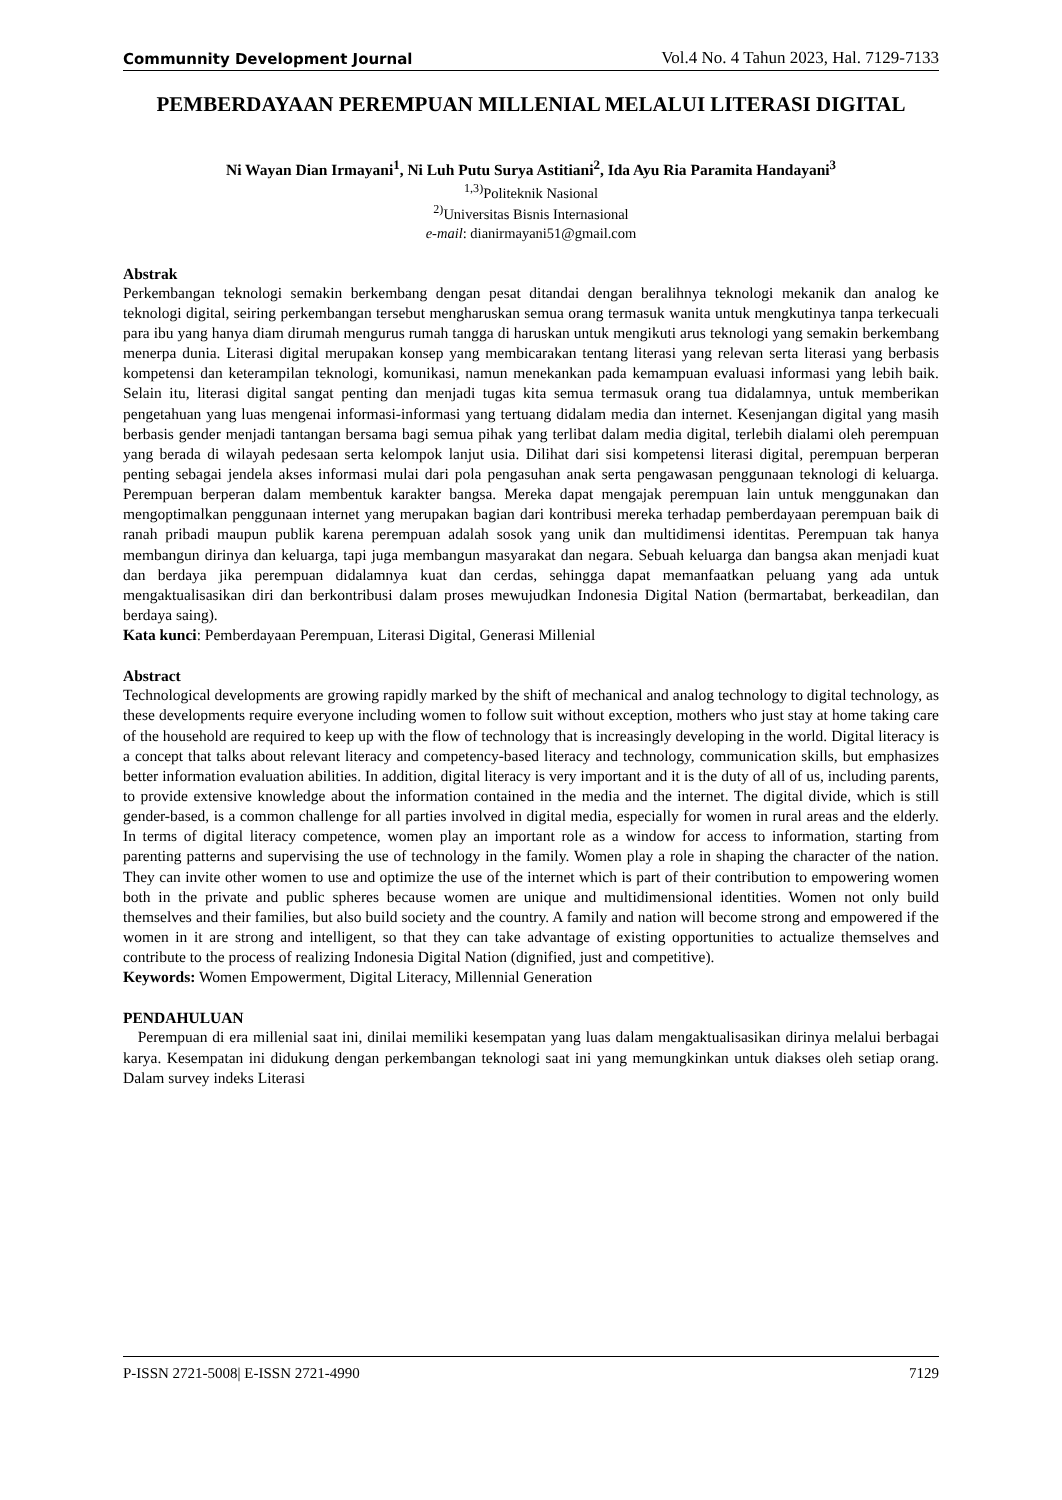Communnity Development Journal Vol.4 No. 4 Tahun 2023, Hal. 7129-7133
PEMBERDAYAAN PEREMPUAN MILLENIAL MELALUI LITERASI DIGITAL
Ni Wayan Dian Irmayani<sup>1</sup>, Ni Luh Putu Surya Astitiani<sup>2</sup>, Ida Ayu Ria Paramita Handayani<sup>3</sup>
<sup>1,3)</sup>Politeknik Nasional
<sup>2)</sup> Universitas Bisnis Internasional
e-mail: dianirmayani51@gmail.com
Abstrak
Perkembangan teknologi semakin berkembang dengan pesat ditandai dengan beralihnya teknologi mekanik dan analog ke teknologi digital, seiring perkembangan tersebut mengharuskan semua orang termasuk wanita untuk mengkutinya tanpa terkecuali para ibu yang hanya diam dirumah mengurus rumah tangga di haruskan untuk mengikuti arus teknologi yang semakin berkembang menerpa dunia. Literasi digital merupakan konsep yang membicarakan tentang literasi yang relevan serta literasi yang berbasis kompetensi dan keterampilan teknologi, komunikasi, namun menekankan pada kemampuan evaluasi informasi yang lebih baik. Selain itu, literasi digital sangat penting dan menjadi tugas kita semua termasuk orang tua didalamnya, untuk memberikan pengetahuan yang luas mengenai informasi-informasi yang tertuang didalam media dan internet. Kesenjangan digital yang masih berbasis gender menjadi tantangan bersama bagi semua pihak yang terlibat dalam media digital, terlebih dialami oleh perempuan yang berada di wilayah pedesaan serta kelompok lanjut usia. Dilihat dari sisi kompetensi literasi digital, perempuan berperan penting sebagai jendela akses informasi mulai dari pola pengasuhan anak serta pengawasan penggunaan teknologi di keluarga. Perempuan berperan dalam membentuk karakter bangsa. Mereka dapat mengajak perempuan lain untuk menggunakan dan mengoptimalkan penggunaan internet yang merupakan bagian dari kontribusi mereka terhadap pemberdayaan perempuan baik di ranah pribadi maupun publik karena perempuan adalah sosok yang unik dan multidimensi identitas. Perempuan tak hanya membangun dirinya dan keluarga, tapi juga membangun masyarakat dan negara. Sebuah keluarga dan bangsa akan menjadi kuat dan berdaya jika perempuan didalamnya kuat dan cerdas, sehingga dapat memanfaatkan peluang yang ada untuk mengaktualisasikan diri dan berkontribusi dalam proses mewujudkan Indonesia Digital Nation (bermartabat, berkeadilan, dan berdaya saing).
Kata kunci: Pemberdayaan Perempuan, Literasi Digital, Generasi Millenial
Abstract
Technological developments are growing rapidly marked by the shift of mechanical and analog technology to digital technology, as these developments require everyone including women to follow suit without exception, mothers who just stay at home taking care of the household are required to keep up with the flow of technology that is increasingly developing in the world. Digital literacy is a concept that talks about relevant literacy and competency-based literacy and technology, communication skills, but emphasizes better information evaluation abilities. In addition, digital literacy is very important and it is the duty of all of us, including parents, to provide extensive knowledge about the information contained in the media and the internet. The digital divide, which is still gender-based, is a common challenge for all parties involved in digital media, especially for women in rural areas and the elderly. In terms of digital literacy competence, women play an important role as a window for access to information, starting from parenting patterns and supervising the use of technology in the family. Women play a role in shaping the character of the nation. They can invite other women to use and optimize the use of the internet which is part of their contribution to empowering women both in the private and public spheres because women are unique and multidimensional identities. Women not only build themselves and their families, but also build society and the country. A family and nation will become strong and empowered if the women in it are strong and intelligent, so that they can take advantage of existing opportunities to actualize themselves and contribute to the process of realizing Indonesia Digital Nation (dignified, just and competitive).
Keywords: Women Empowerment, Digital Literacy, Millennial Generation
PENDAHULUAN
Perempuan di era millenial saat ini, dinilai memiliki kesempatan yang luas dalam mengaktualisasikan dirinya melalui berbagai karya. Kesempatan ini didukung dengan perkembangan teknologi saat ini yang memungkinkan untuk diakses oleh setiap orang. Dalam survey indeks Literasi
P-ISSN 2721-5008| E-ISSN 2721-4990 7129